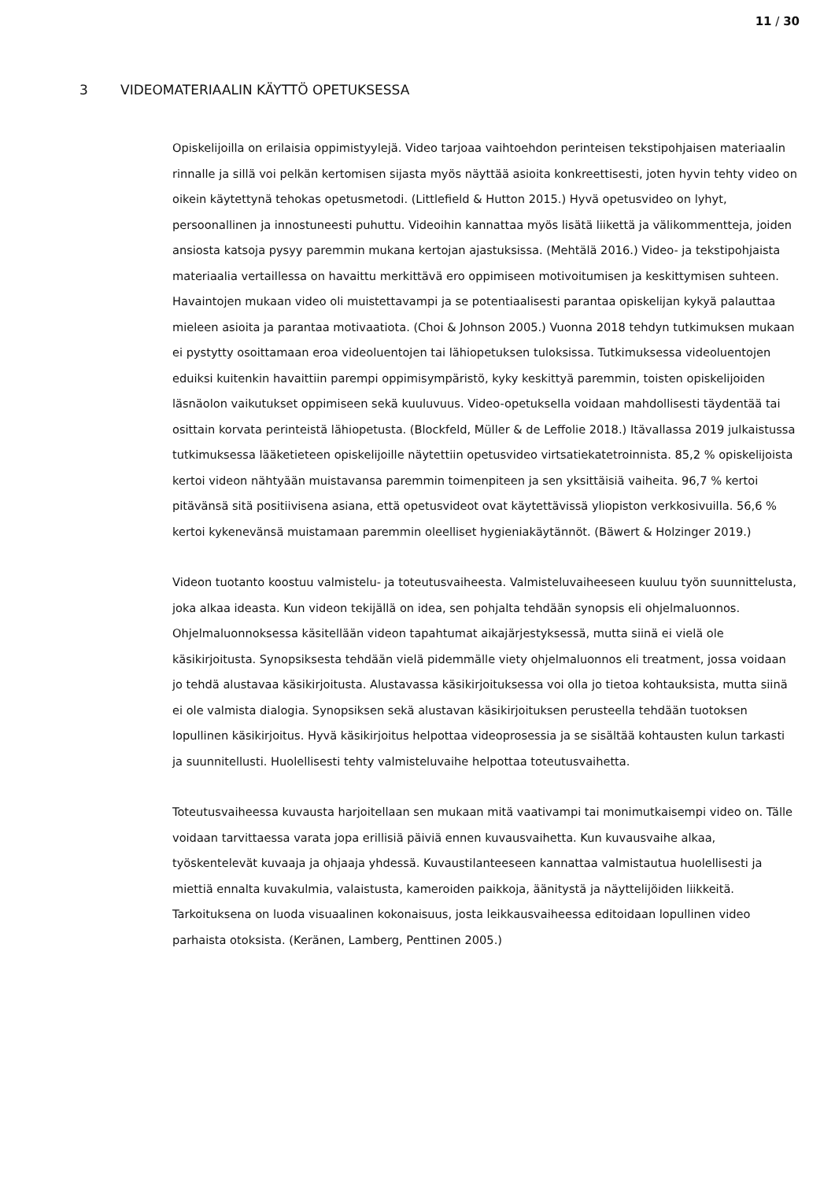11 / 30
3 VIDEOMATERIAALIN KÄYTTÖ OPETUKSESSA
Opiskelijoilla on erilaisia oppimistyylejä. Video tarjoaa vaihtoehdon perinteisen tekstipohjaisen materiaalin rinnalle ja sillä voi pelkän kertomisen sijasta myös näyttää asioita konkreettisesti, joten hyvin tehty video on oikein käytettynä tehokas opetusmetodi. (Littlefield & Hutton 2015.) Hyvä opetusvideo on lyhyt, persoonallinen ja innostuneesti puhuttu. Videoihin kannattaa myös lisätä liikettä ja välikommentteja, joiden ansiosta katsoja pysyy paremmin mukana kertojan ajastuksissa. (Mehtälä 2016.) Video- ja tekstipohjaista materiaalia vertaillessa on havaittu merkittävä ero oppimiseen motivoitumisen ja keskittymisen suhteen. Havaintojen mukaan video oli muistettavampi ja se potentiaalisesti parantaa opiskelijan kykyä palauttaa mieleen asioita ja parantaa motivaatiota. (Choi & Johnson 2005.) Vuonna 2018 tehdyn tutkimuksen mukaan ei pystytty osoittamaan eroa videoluentojen tai lähiopetuksen tuloksissa. Tutkimuksessa videoluentojen eduiksi kuitenkin havaittiin parempi oppimisympäristö, kyky keskittyä paremmin, toisten opiskelijoiden läsnäolon vaikutukset oppimiseen sekä kuuluvuus. Video-opetuksella voidaan mahdollisesti täydentää tai osittain korvata perinteistä lähiopetusta. (Blockfeld, Müller & de Leffolie 2018.) Itävallassa 2019 julkaistussa tutkimuksessa lääketieteen opiskelijoille näytettiin opetusvideo virtsatiekatetroinnista. 85,2 % opiskelijoista kertoi videon nähtyään muistavansa paremmin toimenpiteen ja sen yksittäisiä vaiheita. 96,7 % kertoi pitävänsä sitä positiivisena asiana, että opetusvideot ovat käytettävissä yliopiston verkkosivuilla. 56,6 % kertoi kykenevänsä muistamaan paremmin oleelliset hygieniakäytännöt. (Bäwert & Holzinger 2019.)
Videon tuotanto koostuu valmistelu- ja toteutusvaiheesta. Valmisteluvaiheeseen kuuluu työn suunnittelusta, joka alkaa ideasta. Kun videon tekijällä on idea, sen pohjalta tehdään synopsis eli ohjelmaluonnos. Ohjelmaluonnoksessa käsitellään videon tapahtumat aikajärjestyksessä, mutta siinä ei vielä ole käsikirjoitusta. Synopsiksesta tehdään vielä pidemmälle viety ohjelmaluonnos eli treatment, jossa voidaan jo tehdä alustavaa käsikirjoitusta. Alustavassa käsikirjoituksessa voi olla jo tietoa kohtauksista, mutta siinä ei ole valmista dialogia. Synopsiksen sekä alustavan käsikirjoituksen perusteella tehdään tuotoksen lopullinen käsikirjoitus. Hyvä käsikirjoitus helpottaa videoprosessia ja se sisältää kohtausten kulun tarkasti ja suunnitellusti. Huolellisesti tehty valmisteluvaihe helpottaa toteutusvaihetta.
Toteutusvaiheessa kuvausta harjoitellaan sen mukaan mitä vaativampi tai monimutkaisempi video on. Tälle voidaan tarvittaessa varata jopa erillisiä päiviä ennen kuvausvaihetta. Kun kuvausvaihe alkaa, työskentelevät kuvaaja ja ohjaaja yhdessä. Kuvaustilanteeseen kannattaa valmistautua huolellisesti ja miettiä ennalta kuvakulmia, valaistusta, kameroiden paikkoja, äänitystä ja näyttelijöiden liikkeitä. Tarkoituksena on luoda visuaalinen kokonaisuus, josta leikkausvaiheessa editoidaan lopullinen video parhaista otoksista. (Keränen, Lamberg, Penttinen 2005.)